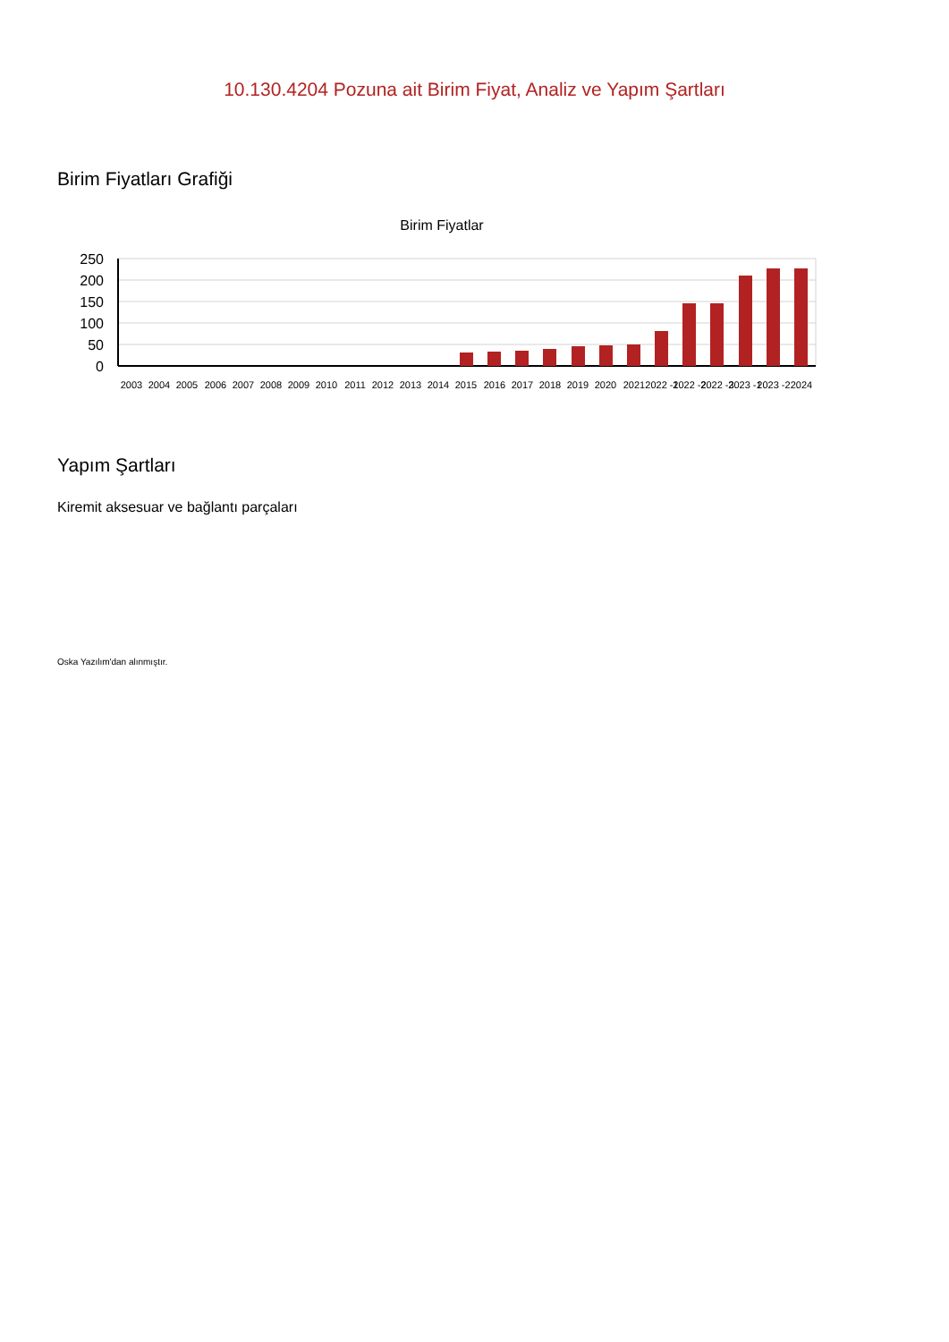10.130.4204 Pozuna ait Birim Fiyat, Analiz ve Yapım Şartları
Birim Fiyatları Grafiği
Birim Fiyatlar
250
200
150
100
50
0
2003
2004
2005
2006
2007
2008
2009
2010
2011
2012
2013
2014
2015
2016
2017
2018
2019
2020
2021
2022 -1
2022 -2
2022 -3
2023 -1
2023 -2
2024
Yapım Şartları
Kiremit aksesuar ve bağlantı parçaları
Oska Yazılım'dan alınmıştır.